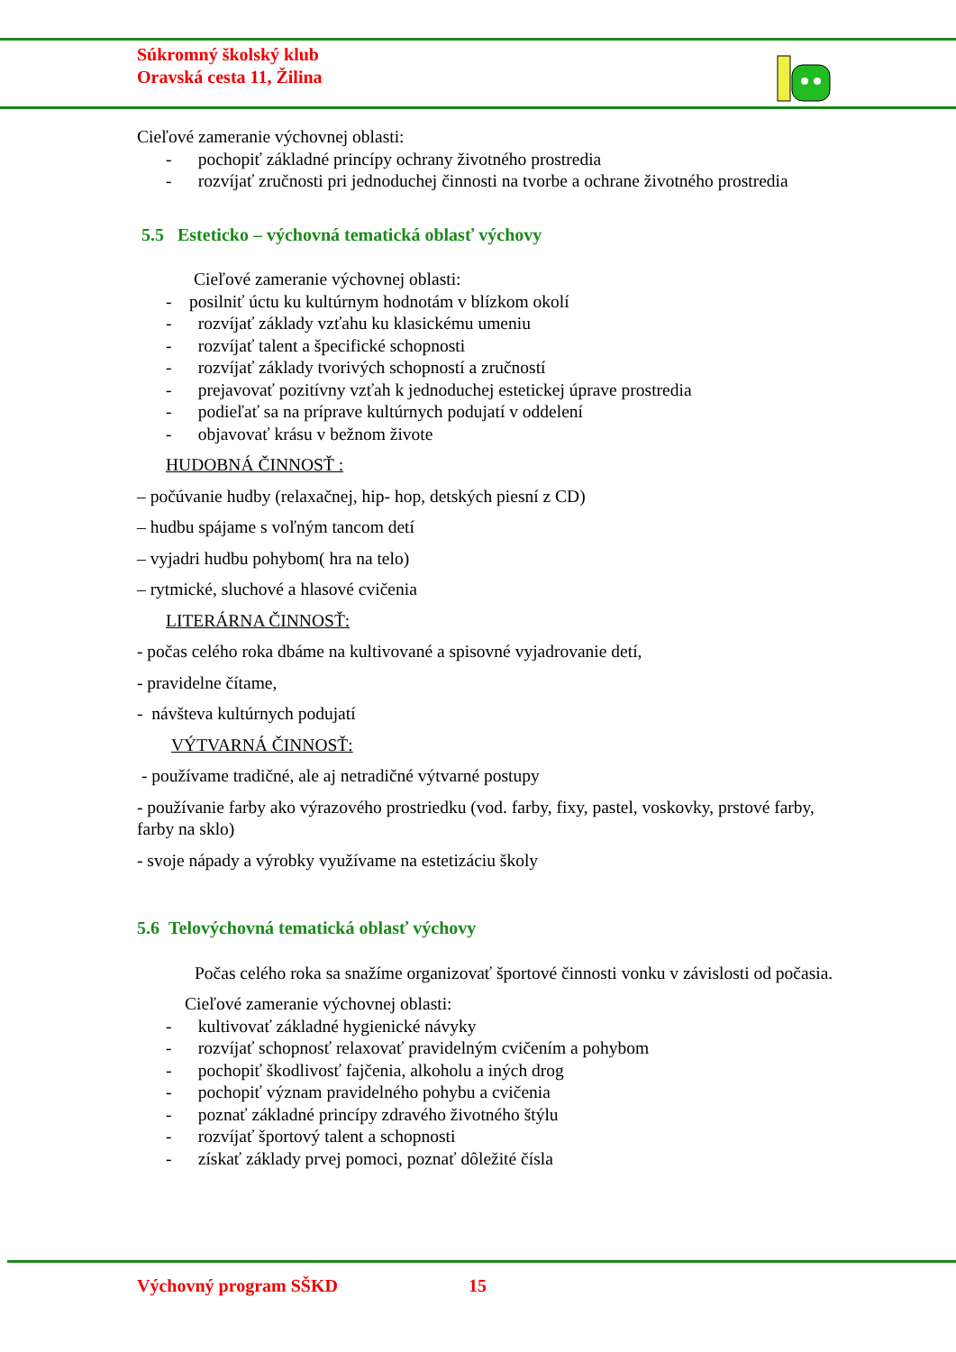Súkromný školský klub
Oravská cesta 11, Žilina
Cieľové zameranie výchovnej oblasti:
- pochopiť základné princípy ochrany životného prostredia
- rozvíjať zručnosti pri jednoduchej činnosti na tvorbe a ochrane životného prostredia
5.5 Esteticko – výchovná tematická oblasť výchovy
Cieľové zameranie výchovnej oblasti:
- posilniť úctu ku kultúrnym hodnotám v blízkom okolí
- rozvíjať základy vzťahu ku klasickému umeniu
- rozvíjať talent a špecifické schopnosti
- rozvíjať základy tvorivých schopností a zručností
- prejavovať pozitívny vzťah k jednoduchej estetickej úprave prostredia
- podieľať sa na príprave kultúrnych podujatí v oddelení
- objavovať krásu v bežnom živote
HUDOBNÁ ČINNOSŤ :
– počúvanie hudby (relaxačnej, hip- hop, detských piesní z CD)
– hudbu spájame s voľným tancom detí
– vyjadri hudbu pohybom( hra na telo)
– rytmické, sluchové a hlasové cvičenia
LITERÁRNA ČINNOSŤ:
- počas celého roka dbáme na kultivované a spisovné vyjadrovanie detí,
- pravidelne čítame,
- návšteva kultúrnych podujatí
VÝTVARNÁ ČINNOSŤ:
- používame tradičné, ale aj netradičné výtvarné postupy
- používanie farby ako výrazového prostriedku (vod. farby, fixy, pastel, voskovky, prstové farby, farby na sklo)
- svoje nápady a výrobky využívame na estetizáciu školy
5.6 Telovýchovná tematická oblasť výchovy
Počas celého roka sa snažíme organizovať športové činnosti vonku v závislosti od počasia.
Cieľové zameranie výchovnej oblasti:
- kultivovať základné hygienické návyky
- rozvíjať schopnosť relaxovať pravidelným cvičením a pohybom
- pochopiť škodlivosť fajčenia, alkoholu a iných drog
- pochopiť význam pravidelného pohybu a cvičenia
- poznať základné princípy zdravého životného štýlu
- rozvíjať športový talent a schopnosti
- získať základy prvej pomoci, poznať dôležité čísla
Výchovný program SŠKD 15